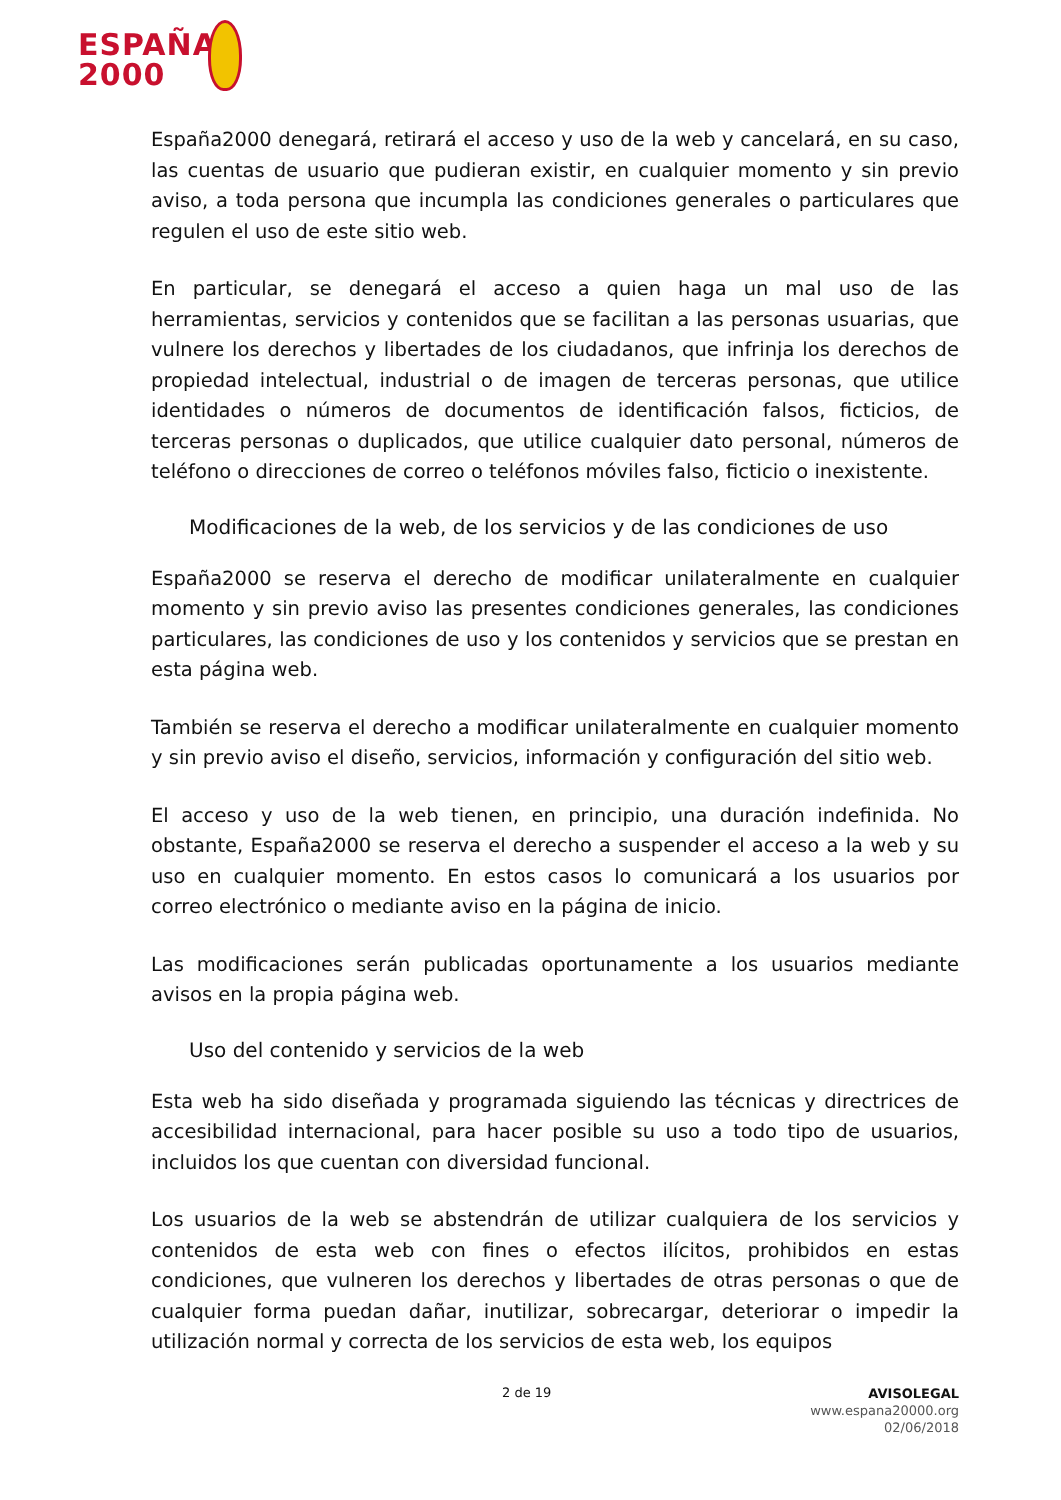ESPAÑA
2000
España2000 denegará, retirará el acceso y uso de la web y cancelará, en su caso, las cuentas de usuario que pudieran existir, en cualquier momento y sin previo aviso, a toda persona que incumpla las condiciones generales o particulares que regulen el uso de este sitio web.
En particular, se denegará el acceso a quien haga un mal uso de las herramientas, servicios y contenidos que se facilitan a las personas usuarias, que vulnere los derechos y libertades de los ciudadanos, que infrinja los derechos de propiedad intelectual, industrial o de imagen de terceras personas, que utilice identidades o números de documentos de identificación falsos, ficticios, de terceras personas o duplicados, que utilice cualquier dato personal, números de teléfono o direcciones de correo o teléfonos móviles falso, ficticio o inexistente.
Modificaciones de la web, de los servicios y de las condiciones de uso
España2000 se reserva el derecho de modificar unilateralmente en cualquier momento y sin previo aviso las presentes condiciones generales, las condiciones particulares, las condiciones de uso y los contenidos y servicios que se prestan en esta página web.
También se reserva el derecho a modificar unilateralmente en cualquier momento y sin previo aviso el diseño, servicios, información y configuración del sitio web.
El acceso y uso de la web tienen, en principio, una duración indefinida. No obstante, España2000 se reserva el derecho a suspender el acceso a la web y su uso en cualquier momento. En estos casos lo comunicará a los usuarios por correo electrónico o mediante aviso en la página de inicio.
Las modificaciones serán publicadas oportunamente a los usuarios mediante avisos en la propia página web.
Uso del contenido y servicios de la web
Esta web ha sido diseñada y programada siguiendo las técnicas y directrices de accesibilidad internacional, para hacer posible su uso a todo tipo de usuarios, incluidos los que cuentan con diversidad funcional.
Los usuarios de la web se abstendrán de utilizar cualquiera de los servicios y contenidos de esta web con fines o efectos ilícitos, prohibidos en estas condiciones, que vulneren los derechos y libertades de otras personas o que de cualquier forma puedan dañar, inutilizar, sobrecargar, deteriorar o impedir la utilización normal y correcta de los servicios de esta web, los equipos
2 de 19
AVISOLEGAL
www.espana20000.org
02/06/2018